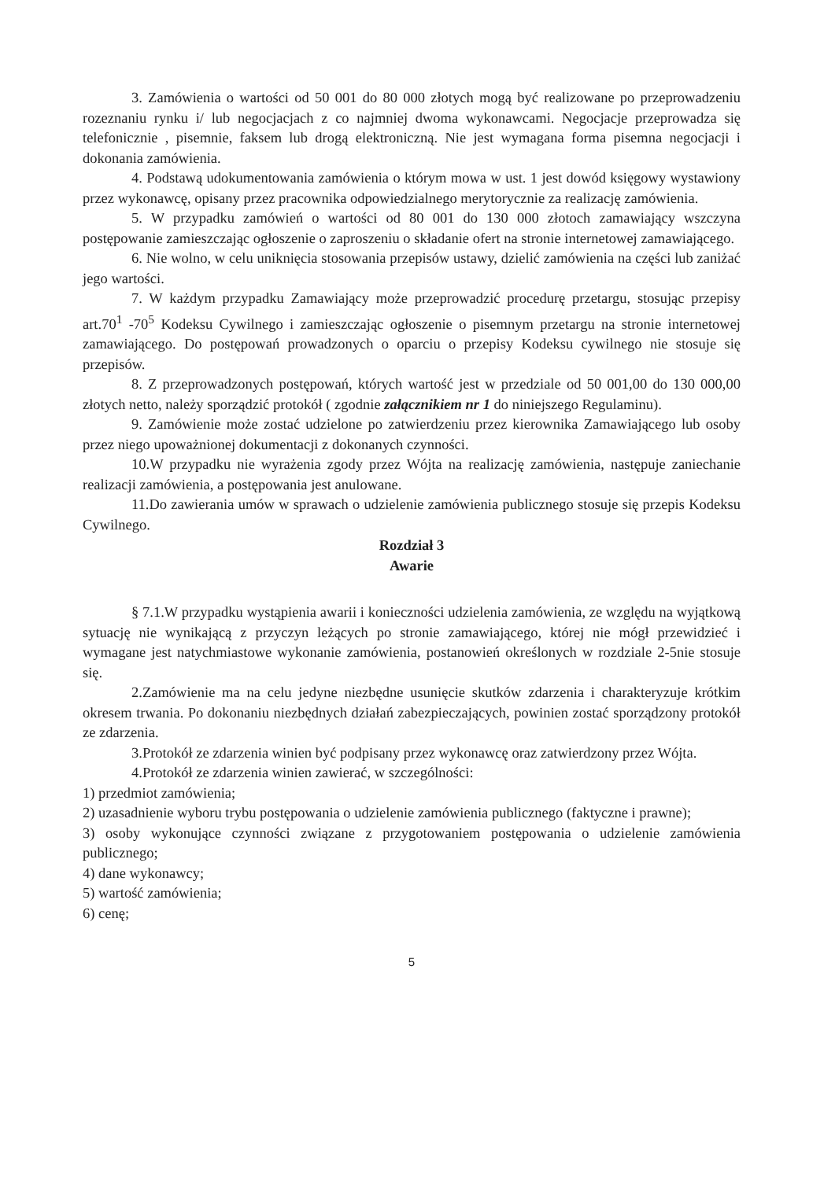3. Zamówienia o wartości od 50 001 do 80 000 złotych mogą być realizowane po przeprowadzeniu rozeznaniu rynku i/ lub negocjacjach z co najmniej dwoma wykonawcami. Negocjacje przeprowadza się telefonicznie , pisemnie, faksem lub drogą elektroniczną. Nie jest wymagana forma pisemna negocjacji i dokonania zamówienia.
4. Podstawą udokumentowania zamówienia o którym mowa w ust. 1 jest dowód księgowy wystawiony przez wykonawcę, opisany przez pracownika odpowiedzialnego merytorycznie za realizację zamówienia.
5. W przypadku zamówień o wartości od 80 001 do 130 000 złotoch zamawiający wszczyna postępowanie zamieszczając ogłoszenie o zaproszeniu o składanie ofert na stronie internetowej zamawiającego.
6. Nie wolno, w celu uniknięcia stosowania przepisów ustawy, dzielić zamówienia na części lub zaniżać jego wartości.
7. W każdym przypadku Zamawiający może przeprowadzić procedurę przetargu, stosując przepisy art.70<sup>1</sup> -70<sup>5</sup> Kodeksu Cywilnego i zamieszczając ogłoszenie o pisemnym przetargu na stronie internetowej zamawiającego. Do postępowań prowadzonych o oparciu o przepisy Kodeksu cywilnego nie stosuje się przepisów.
8. Z przeprowadzonych postępowań, których wartość jest w przedziale od 50 001,00 do 130 000,00 złotych netto, należy sporządzić protokół ( zgodnie załącznikiem nr 1 do niniejszego Regulaminu).
9. Zamówienie może zostać udzielone po zatwierdzeniu przez kierownika Zamawiającego lub osoby przez niego upoważnionej dokumentacji z dokonanych czynności.
10.W przypadku nie wyrażenia zgody przez Wójta na realizację zamówienia, następuje zaniechanie realizacji zamówienia, a postępowania jest anulowane.
11.Do zawierania umów w sprawach o udzielenie zamówienia publicznego stosuje się przepis Kodeksu Cywilnego.
Rozdział 3
Awarie
§ 7.1.W przypadku wystąpienia awarii i konieczności udzielenia zamówienia, ze względu na wyjątkową sytuację nie wynikającą z przyczyn leżących po stronie zamawiającego, której nie mógł przewidzieć i wymagane jest natychmiastowe wykonanie zamówienia, postanowień określonych w rozdziale 2-5nie stosuje się.
2.Zamówienie ma na celu jedyne niezbędne usunięcie skutków zdarzenia i charakteryzuje krótkim okresem trwania. Po dokonaniu niezbędnych działań zabezpieczających, powinien zostać sporządzony protokół ze zdarzenia.
3.Protokół ze zdarzenia winien być podpisany przez wykonawcę oraz zatwierdzony przez Wójta.
4.Protokół ze zdarzenia winien zawierać, w szczególności:
1) przedmiot zamówienia;
2) uzasadnienie wyboru trybu postępowania o udzielenie zamówienia publicznego (faktyczne i prawne);
3) osoby wykonujące czynności związane z przygotowaniem postępowania o udzielenie zamówienia publicznego;
4) dane wykonawcy;
5) wartość zamówienia;
6) cenę;
5